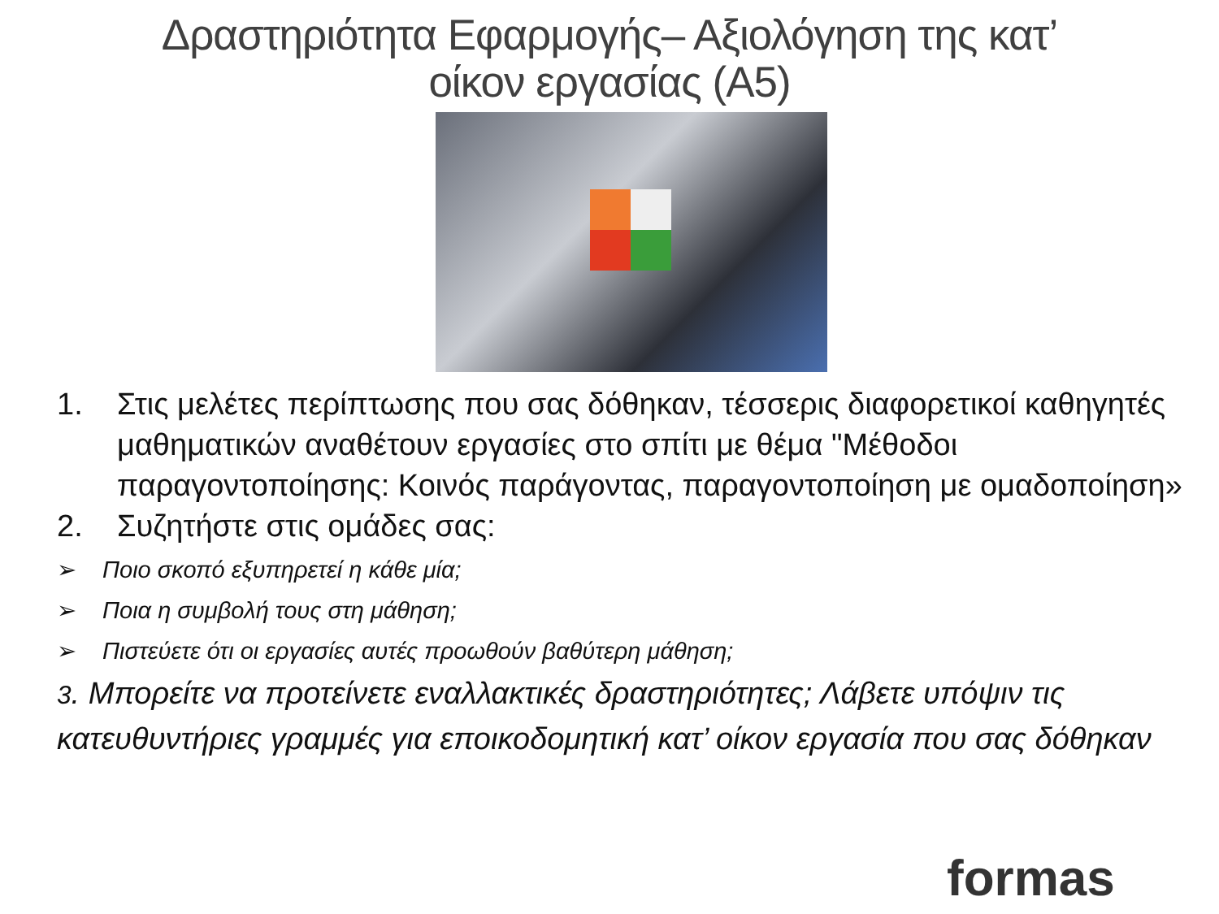Δραστηριότητα Εφαρμογής– Αξιολόγηση της κατ’
οίκον εργασίας (Α5)
1. Στις μελέτες περίπτωσης που σας δόθηκαν, τέσσερις διαφορετικοί καθηγητές μαθηματικών αναθέτουν εργασίες στο σπίτι με θέμα "Μέθοδοι παραγοντοποίησης: Κοινός παράγοντας, παραγοντοποίηση με ομαδοποίηση»
2. Συζητήστε στις ομάδες σας:
➢ Ποιο σκοπό εξυπηρετεί η κάθε μία;
➢ Ποια η συμβολή τους στη μάθηση;
➢ Πιστεύετε ότι οι εργασίες αυτές προωθούν βαθύτερη μάθηση;
3. Μπορείτε να προτείνετε εναλλακτικές δραστηριότητες; Λάβετε υπόψιν τις κατευθυντήριες γραμμές για εποικοδομητική κατ’ οίκον εργασία που σας δόθηκαν
formas